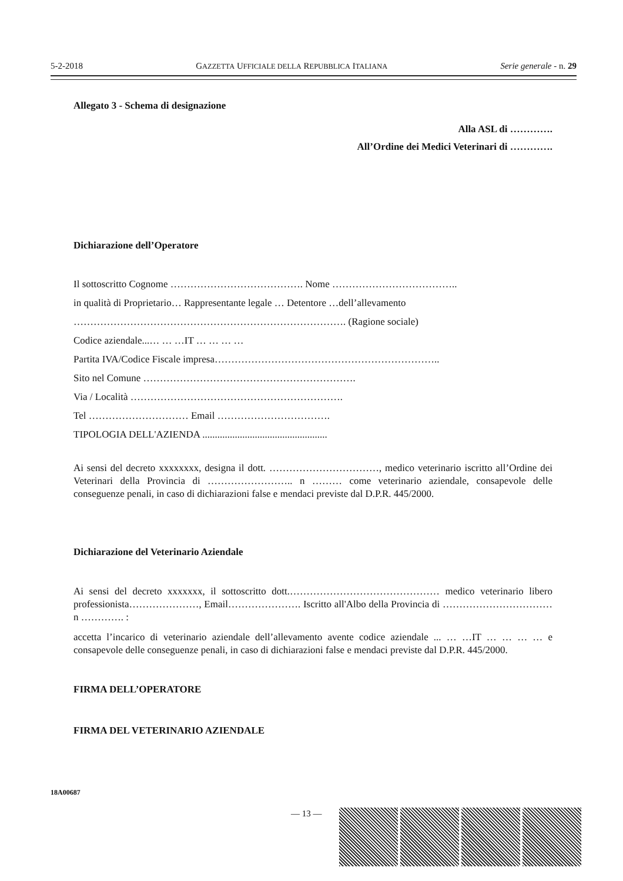5-2-2018 GAZZETTA UFFICIALE DELLA REPUBBLICA ITALIANA Serie generale - n. 29
Allegato 3 - Schema di designazione
Alla ASL di ………….
All’Ordine dei Medici Veterinari di ………….
Dichiarazione dell’Operatore
Il sottoscritto Cognome …………………………………. Nome ………………………………..
in qualità di Proprietario… Rappresentante legale … Detentore …dell’allevamento
………………………………………………………………………. (Ragione sociale)
Codice aziendale...… … …IT … … … …
Partita IVA/Codice Fiscale impresa…………………………………………………………..
Sito nel Comune ……………………………………………………….
Via / Località ……………………………………………………….
Tel ………………………… Email …………………………….
TIPOLOGIA DELL'AZIENDA ..................................................
Ai sensi del decreto xxxxxxxx, designa il dott. ……………………………, medico veterinario iscritto all’Ordine dei Veterinari della Provincia di …………………….. n ……… come veterinario aziendale, consapevole delle conseguenze penali, in caso di dichiarazioni false e mendaci previste dal D.P.R. 445/2000.
Dichiarazione del Veterinario Aziendale
Ai sensi del decreto xxxxxxx, il sottoscritto dott.……………………………………… medico veterinario libero professionista…………………, Email…………………. Iscritto all'Albo della Provincia di …………………………… n …………. :
accetta l’incarico di veterinario aziendale dell’allevamento avente codice aziendale ... … …IT … … … … e consapevole delle conseguenze penali, in caso di dichiarazioni false e mendaci previste dal D.P.R. 445/2000.
FIRMA DELL’OPERATORE
FIRMA DEL VETERINARIO AZIENDALE
18A00687
— 13 —